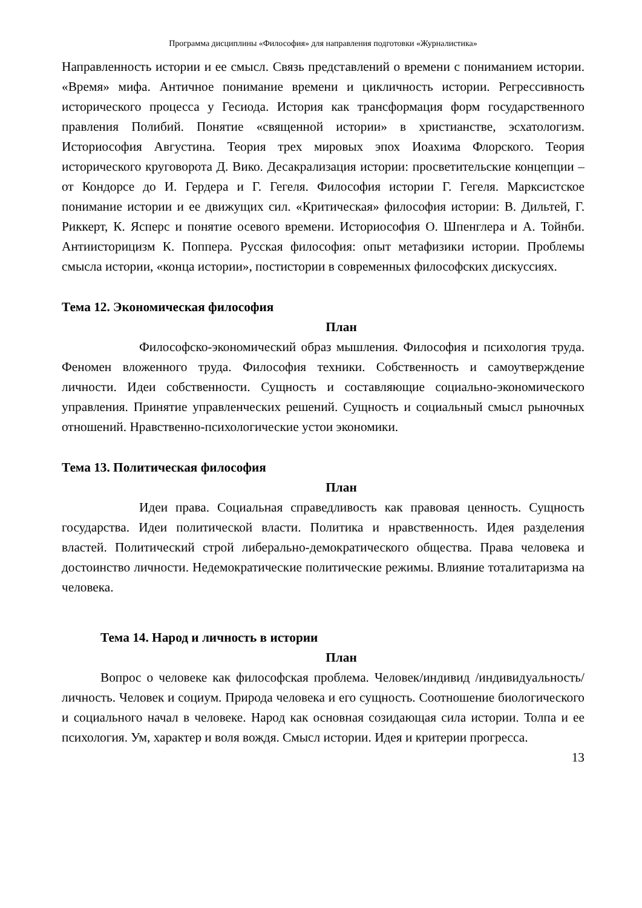Программа дисциплины «Философия» для направления подготовки «Журналистика»
Направленность истории и ее смысл. Связь представлений о времени с пониманием истории. «Время» мифа. Античное понимание времени и цикличность истории. Регрессивность исторического процесса у Гесиода. История как трансформация форм государственного правления Полибий. Понятие «священной истории» в христианстве, эсхатологизм. Историософия Августина. Теория трех мировых эпох Иоахима Флорского. Теория исторического круговорота Д. Вико. Десакрализация истории: просветительские концепции – от Кондорсе до И. Гердера и Г. Гегеля. Философия истории Г. Гегеля. Марксистское понимание истории и ее движущих сил. «Критическая» философия истории: В. Дильтей, Г. Риккерт, К. Ясперс и понятие осевого времени. Историософия О. Шпенглера и А. Тойнби. Антиисторицизм К. Поппера. Русская философия: опыт метафизики истории. Проблемы смысла истории, «конца истории», постистории в современных философских дискуссиях.
Тема 12. Экономическая философия
План
Философско-экономический образ мышления. Философия и психология труда. Феномен вложенного труда. Философия техники. Собственность и самоутверждение личности. Идеи собственности. Сущность и составляющие социально-экономического управления. Принятие управленческих решений. Сущность и социальный смысл рыночных отношений. Нравственно-психологические устои экономики.
Тема 13. Политическая философия
План
Идеи права. Социальная справедливость как правовая ценность. Сущность государства. Идеи политической власти. Политика и нравственность. Идея разделения властей. Политический строй либерально-демократического общества. Права человека и достоинство личности. Недемократические политические режимы. Влияние тоталитаризма на человека.
Тема 14. Народ и личность в истории
План
Вопрос о человеке как философская проблема. Человек/индивид /индивидуальность/личность. Человек и социум. Природа человека и его сущность. Соотношение биологического и социального начал в человеке. Народ как основная созидающая сила истории. Толпа и ее психология. Ум, характер и воля вождя. Смысл истории. Идея и критерии прогресса.
13